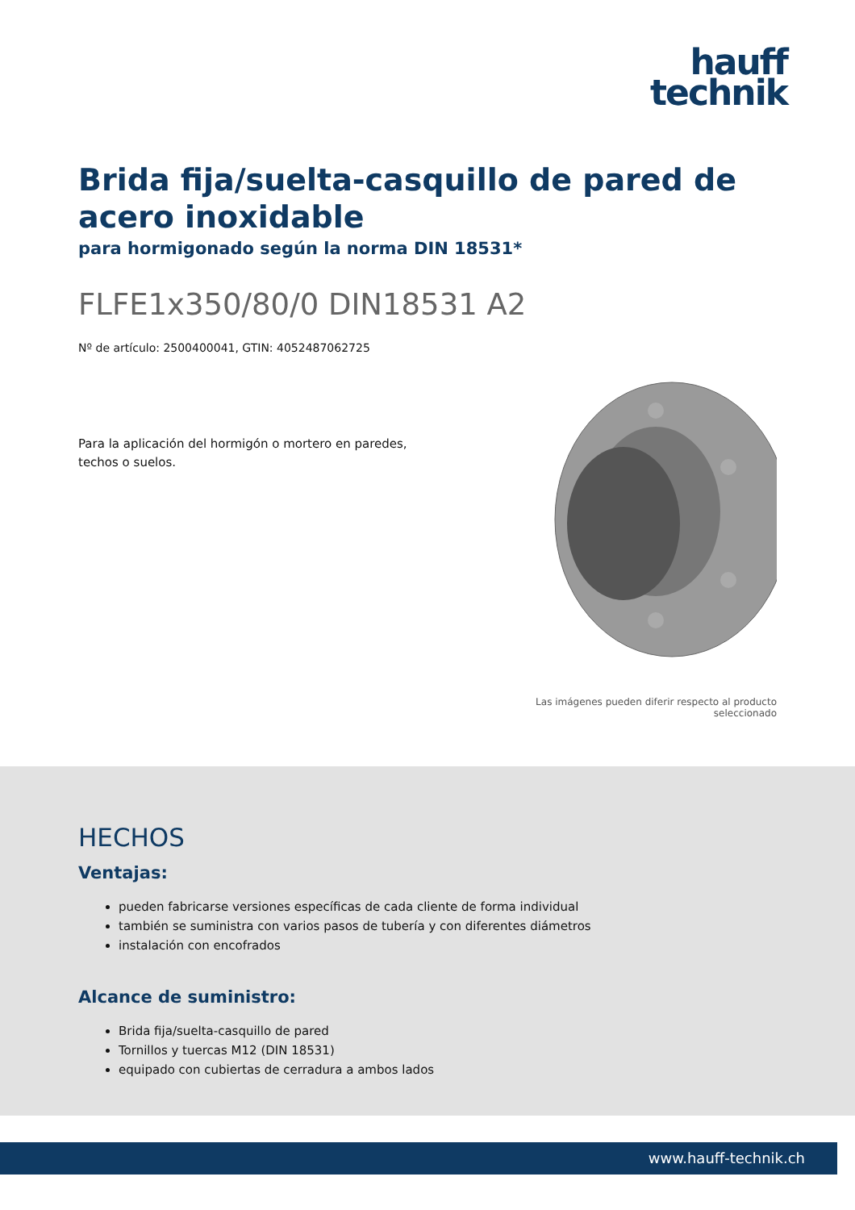hauff
technik
Brida fija/suelta-casquillo de pared de acero inoxidable
para hormigonado según la norma DIN 18531*
FLFE1x350/80/0 DIN18531 A2
Nº de artículo: 2500400041, GTIN: 4052487062725
Para la aplicación del hormigón o mortero en paredes, techos o suelos.
Las imágenes pueden diferir respecto al producto seleccionado
HECHOS
Ventajas:
pueden fabricarse versiones específicas de cada cliente de forma individual
también se suministra con varios pasos de tubería y con diferentes diámetros
instalación con encofrados
Alcance de suministro:
Brida fija/suelta-casquillo de pared
Tornillos y tuercas M12 (DIN 18531)
equipado con cubiertas de cerradura a ambos lados
www.hauff-technik.ch